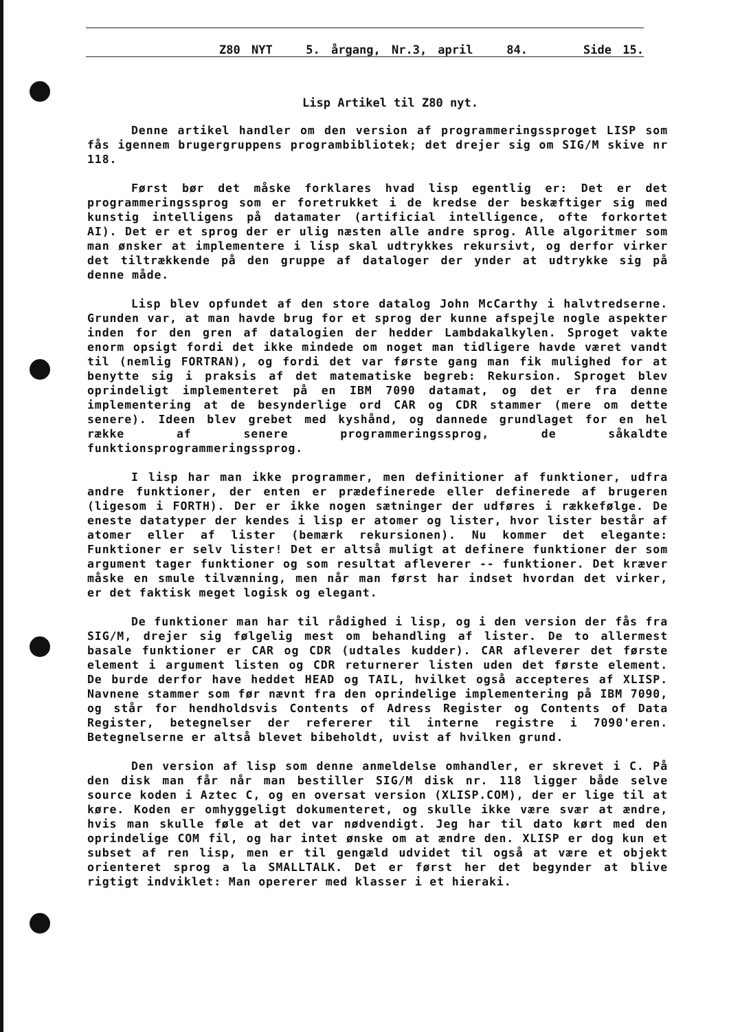Z80 NYT 5. årgang, Nr.3, april 84. Side 15.
Lisp Artikel til Z80 nyt.
Denne artikel handler om den version af programmeringssproget LISP som fås igennem brugergruppens programbibliotek; det drejer sig om SIG/M skive nr 118.
Først bør det måske forklares hvad lisp egentlig er: Det er det programmeringssprog som er foretrukket i de kredse der beskæftiger sig med kunstig intelligens på datamater (artificial intelligence, ofte forkortet AI). Det er et sprog der er ulig næsten alle andre sprog. Alle algoritmer som man ønsker at implementere i lisp skal udtrykkes rekursivt, og derfor virker det tiltrækkende på den gruppe af dataloger der ynder at udtrykke sig på denne måde.
Lisp blev opfundet af den store datalog John McCarthy i halvtredserne. Grunden var, at man havde brug for et sprog der kunne afspejle nogle aspekter inden for den gren af datalogien der hedder Lambdakalkylen. Sproget vakte enorm opsigt fordi det ikke mindede om noget man tidligere havde været vandt til (nemlig FORTRAN), og fordi det var første gang man fik mulighed for at benytte sig i praksis af det matematiske begreb: Rekursion. Sproget blev oprindeligt implementeret på en IBM 7090 datamat, og det er fra denne implementering at de besynderlige ord CAR og CDR stammer (mere om dette senere). Ideen blev grebet med kyshånd, og dannede grundlaget for en hel række af senere programmeringssprog, de såkaldte funktionsprogrammeringssprog.
I lisp har man ikke programmer, men definitioner af funktioner, udfra andre funktioner, der enten er prædefinerede eller definerede af brugeren (ligesom i FORTH). Der er ikke nogen sætninger der udføres i rækkefølge. De eneste datatyper der kendes i lisp er atomer og lister, hvor lister består af atomer eller af lister (bemærk rekursionen). Nu kommer det elegante: Funktioner er selv lister! Det er altså muligt at definere funktioner der som argument tager funktioner og som resultat afleverer -- funktioner. Det kræver måske en smule tilvænning, men når man først har indset hvordan det virker, er det faktisk meget logisk og elegant.
De funktioner man har til rådighed i lisp, og i den version der fås fra SIG/M, drejer sig følgelig mest om behandling af lister. De to allermest basale funktioner er CAR og CDR (udtales kudder). CAR afleverer det første element i argument listen og CDR returnerer listen uden det første element. De burde derfor have heddet HEAD og TAIL, hvilket også accepteres af XLISP. Navnene stammer som før nævnt fra den oprindelige implementering på IBM 7090, og står for hendholdsvis Contents of Adress Register og Contents of Data Register, betegnelser der refererer til interne registre i 7090'eren. Betegnelserne er altså blevet bibeholdt, uvist af hvilken grund.
Den version af lisp som denne anmeldelse omhandler, er skrevet i C. På den disk man får når man bestiller SIG/M disk nr. 118 ligger både selve source koden i Aztec C, og en oversat version (XLISP.COM), der er lige til at køre. Koden er omhyggeligt dokumenteret, og skulle ikke være svær at ændre, hvis man skulle føle at det var nødvendigt. Jeg har til dato kørt med den oprindelige COM fil, og har intet ønske om at ændre den. XLISP er dog kun et subset af ren lisp, men er til gengæld udvidet til også at være et objekt orienteret sprog a la SMALLTALK. Det er først her det begynder at blive rigtigt indviklet: Man opererer med klasser i et hieraki.